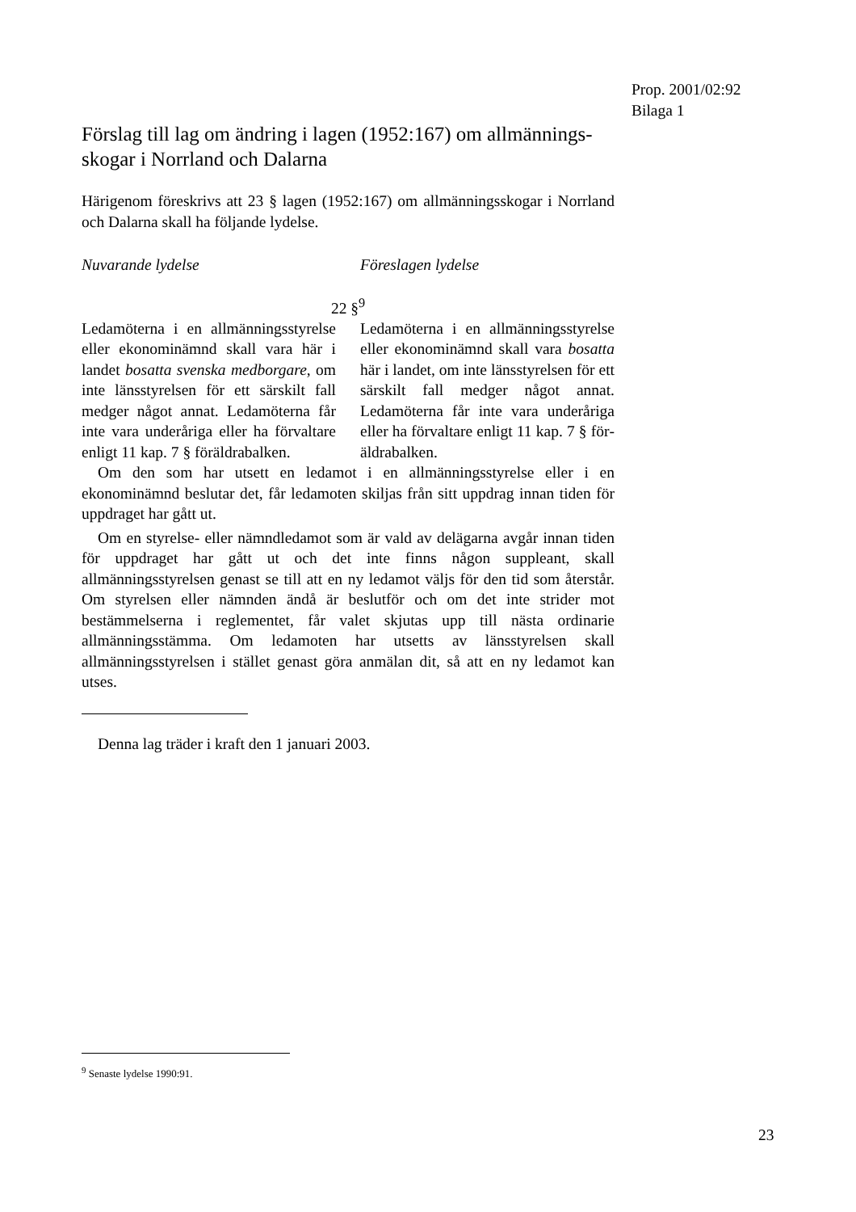Prop. 2001/02:92
Bilaga 1
Förslag till lag om ändring i lagen (1952:167) om allmännings­skogar i Norrland och Dalarna
Härigenom föreskrivs att 23 § lagen (1952:167) om allmänningsskogar i Norrland och Dalarna skall ha följande lydelse.
Nuvarande lydelse Föreslagen lydelse
22 §<sup>9</sup>
Ledamöterna i en allmänningssty­relse eller ekonominämnd skall vara här i landet bosatta svenska medborgare, om inte länsstyrelsen för ett särskilt fall medger något annat. Ledamöterna får inte vara underåriga eller ha förvaltare en­ligt 11 kap. 7 § föräldrabalken.
Ledamöterna i en allmänningssty­relse eller ekonominämnd skall vara bosatta här i landet, om inte länsstyrelsen för ett särskilt fall medger något annat. Ledamöterna får inte vara underåriga eller ha förvaltare enligt 11 kap. 7 § för­äldrabalken.
Om den som har utsett en ledamot i en allmänningsstyrelse eller i en ekonominämnd beslutar det, får ledamoten skiljas från sitt uppdrag innan tiden för uppdraget har gått ut.
Om en styrelse- eller nämndledamot som är vald av delägarna avgår innan tiden för uppdraget har gått ut och det inte finns någon suppleant, skall allmänningsstyrelsen genast se till att en ny ledamot väljs för den tid som återstår. Om styrelsen eller nämnden ändå är beslutför och om det inte strider mot bestämmelserna i reglementet, får valet skjutas upp till nästa ordinarie allmänningsstämma. Om ledamoten har utsetts av länsstyrelsen skall allmänningsstyrelsen i stället genast göra anmälan dit, så att en ny ledamot kan utses.
Denna lag träder i kraft den 1 januari 2003.
<sup>9</sup> Senaste lydelse 1990:91.
23